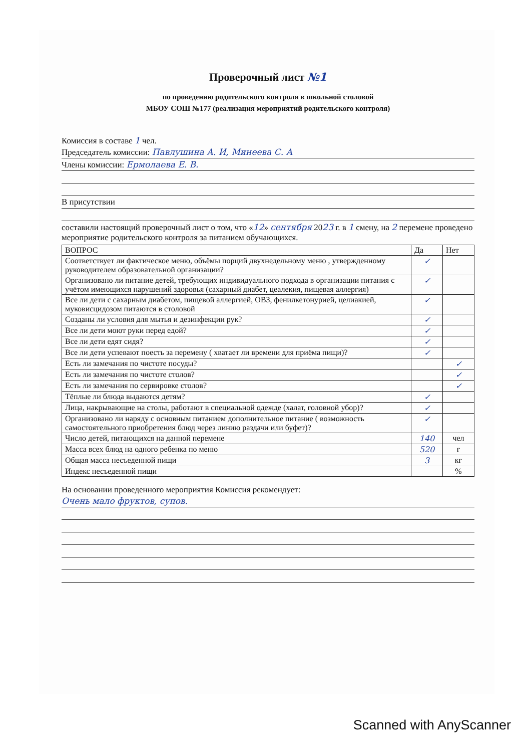Проверочный лист №1
по проведению родительского контроля в школьной столовой
МБОУ СОШ №177 (реализация мероприятий родительского контроля)
Комиссия в составе 1 чел.
Председатель комиссии: Павлушина А. И, Минеева С. А
Члены комиссии: Ермолаева Е. В.
В присутствии
составили настоящий проверочный лист о том, что «12» сентября 2023 г. в 1 смену, на 2 перемене проведено мероприятие родительского контроля за питанием обучающихся.
| ВОПРОС | Да | Нет |
| --- | --- | --- |
| Соответствует ли фактическое меню, объёмы порций двухнедельному меню , утвержденному руководителем образовательной организации? | ✓ | |
| Организовано ли питание детей, требующих индивидуального подхода в организации питания с учётом имеющихся нарушений здоровья (сахарный диабет, цеалекия, пищевая аллергия) | ✓ | |
| Все ли дети с сахарным диабетом, пищевой аллергией, ОВЗ, фенилкетонурией, целиакией, муковисцидозом питаются в столовой | ✓ | |
| Созданы ли условия для мытья и дезинфекции рук? | ✓ | |
| Все ли дети моют руки перед едой? | ✓ | |
| Все ли дети едят сидя? | ✓ | |
| Все ли дети успевают поесть за перемену ( хватает ли времени для приёма пищи)? | ✓ | |
| Есть ли замечания по чистоте посуды? | | ✓ |
| Есть ли замечания по чистоте столов? | | ✓ |
| Есть ли замечания по сервировке столов? | | ✓ |
| Тёплые ли блюда выдаются детям? | ✓ | |
| Лица, накрывающие на столы, работают в специальной одежде (халат, головной убор)? | ✓ | |
| Организовано ли наряду с основным питанием дополнительное питание ( возможность самостоятельного приобретения блюд через линию раздачи или буфет)? | ✓ | |
| Число детей, питающихся на данной перемене | 140 | чел |
| Масса всех блюд на одного ребенка по меню | 520 | г |
| Общая масса несъеденной пищи | 3 | кг |
| Индекс несъеденной пищи | | % |
На основании проведенного мероприятия Комиссия рекомендует:
Очень мало фруктов, супов.
Scanned with AnyScanner